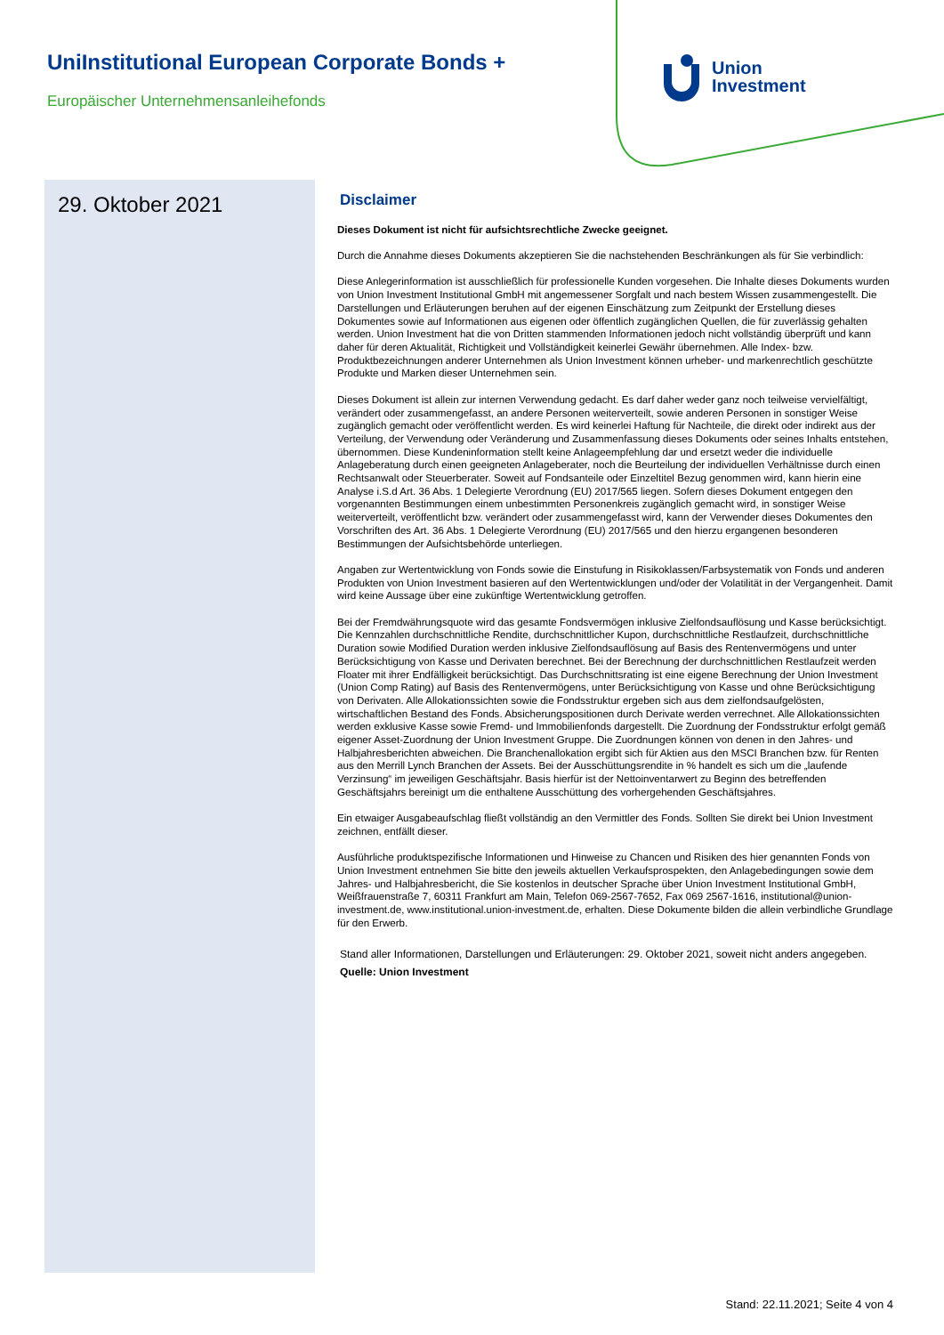UniInstitutional European Corporate Bonds +
Europäischer Unternehmensanleihefonds
Union
Investment
29. Oktober 2021
Disclaimer
Dieses Dokument ist nicht für aufsichtsrechtliche Zwecke geeignet.
Durch die Annahme dieses Dokuments akzeptieren Sie die nachstehenden Beschränkungen als für Sie verbindlich:
Diese Anlegerinformation ist ausschließlich für professionelle Kunden vorgesehen. Die Inhalte dieses Dokuments wurden von Union Investment Institutional GmbH mit angemessener Sorgfalt und nach bestem Wissen zusammengestellt. Die Darstellungen und Erläuterungen beruhen auf der eigenen Einschätzung zum Zeitpunkt der Erstellung dieses Dokumentes sowie auf Informationen aus eigenen oder öffentlich zugänglichen Quellen, die für zuverlässig gehalten werden. Union Investment hat die von Dritten stammenden Informationen jedoch nicht vollständig überprüft und kann daher für deren Aktualität, Richtigkeit und Vollständigkeit keinerlei Gewähr übernehmen. Alle Index- bzw. Produktbezeichnungen anderer Unternehmen als Union Investment können urheber- und markenrechtlich geschützte Produkte und Marken dieser Unternehmen sein.
Dieses Dokument ist allein zur internen Verwendung gedacht. Es darf daher weder ganz noch teilweise vervielfältigt, verändert oder zusammengefasst, an andere Personen weiterverteilt, sowie anderen Personen in sonstiger Weise zugänglich gemacht oder veröffentlicht werden. Es wird keinerlei Haftung für Nachteile, die direkt oder indirekt aus der Verteilung, der Verwendung oder Veränderung und Zusammenfassung dieses Dokuments oder seines Inhalts entstehen, übernommen. Diese Kundeninformation stellt keine Anlageempfehlung dar und ersetzt weder die individuelle Anlageberatung durch einen geeigneten Anlageberater, noch die Beurteilung der individuellen Verhältnisse durch einen Rechtsanwalt oder Steuerberater. Soweit auf Fondsanteile oder Einzeltitel Bezug genommen wird, kann hierin eine Analyse i.S.d Art. 36 Abs. 1 Delegierte Verordnung (EU) 2017/565 liegen. Sofern dieses Dokument entgegen den vorgenannten Bestimmungen einem unbestimmten Personenkreis zugänglich gemacht wird, in sonstiger Weise weiterverteilt, veröffentlicht bzw. verändert oder zusammengefasst wird, kann der Verwender dieses Dokumentes den Vorschriften des Art. 36 Abs. 1 Delegierte Verordnung (EU) 2017/565 und den hierzu ergangenen besonderen Bestimmungen der Aufsichtsbehörde unterliegen.
Angaben zur Wertentwicklung von Fonds sowie die Einstufung in Risikoklassen/Farbsystematik von Fonds und anderen Produkten von Union Investment basieren auf den Wertentwicklungen und/oder der Volatilität in der Vergangenheit. Damit wird keine Aussage über eine zukünftige Wertentwicklung getroffen.
Bei der Fremdwährungsquote wird das gesamte Fondsvermögen inklusive Zielfondsauflösung und Kasse berücksichtigt. Die Kennzahlen durchschnittliche Rendite, durchschnittlicher Kupon, durchschnittliche Restlaufzeit, durchschnittliche Duration sowie Modified Duration werden inklusive Zielfondsauflösung auf Basis des Rentenvermögens und unter Berücksichtigung von Kasse und Derivaten berechnet. Bei der Berechnung der durchschnittlichen Restlaufzeit werden Floater mit ihrer Endfälligkeit berücksichtigt. Das Durchschnittsrating ist eine eigene Berechnung der Union Investment (Union Comp Rating) auf Basis des Rentenvermögens, unter Berücksichtigung von Kasse und ohne Berücksichtigung von Derivaten. Alle Allokationssichten sowie die Fondsstruktur ergeben sich aus dem zielfondsaufgelösten, wirtschaftlichen Bestand des Fonds. Absicherungspositionen durch Derivate werden verrechnet. Alle Allokationssichten werden exklusive Kasse sowie Fremd- und Immobilienfonds dargestellt. Die Zuordnung der Fondsstruktur erfolgt gemäß eigener Asset-Zuordnung der Union Investment Gruppe. Die Zuordnungen können von denen in den Jahres- und Halbjahresberichten abweichen. Die Branchenallokation ergibt sich für Aktien aus den MSCI Branchen bzw. für Renten aus den Merrill Lynch Branchen der Assets. Bei der Ausschüttungsrendite in % handelt es sich um die „laufende Verzinsung“ im jeweiligen Geschäftsjahr. Basis hierfür ist der Nettoinventarwert zu Beginn des betreffenden Geschäftsjahrs bereinigt um die enthaltene Ausschüttung des vorhergehenden Geschäftsjahres.
Ein etwaiger Ausgabeaufschlag fließt vollständig an den Vermittler des Fonds. Sollten Sie direkt bei Union Investment zeichnen, entfällt dieser.
Ausführliche produktspezifische Informationen und Hinweise zu Chancen und Risiken des hier genannten Fonds von Union Investment entnehmen Sie bitte den jeweils aktuellen Verkaufsprospekten, den Anlagebedingungen sowie dem Jahres- und Halbjahresbericht, die Sie kostenlos in deutscher Sprache über Union Investment Institutional GmbH, Weißfrauenstraße 7, 60311 Frankfurt am Main, Telefon 069-2567-7652, Fax 069 2567-1616, institutional@union-investment.de, www.institutional.union-investment.de, erhalten. Diese Dokumente bilden die allein verbindliche Grundlage für den Erwerb.
Stand aller Informationen, Darstellungen und Erläuterungen: 29. Oktober 2021, soweit nicht anders angegeben.
Quelle: Union Investment
Stand: 22.11.2021; Seite 4 von 4